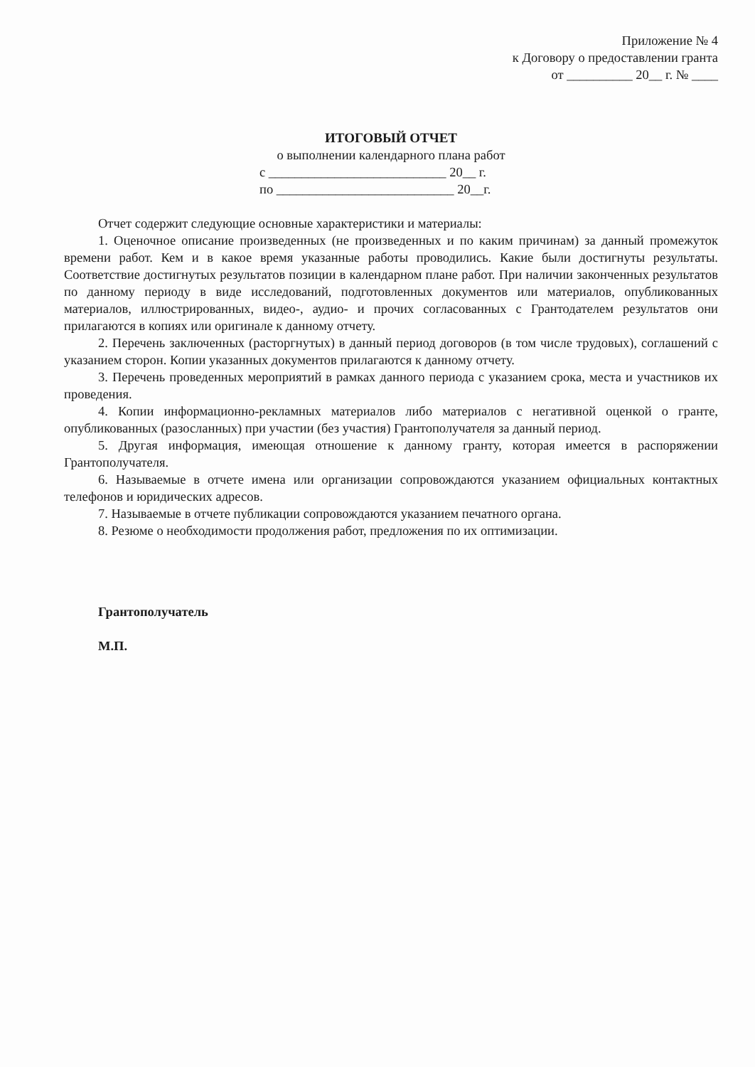Приложение № 4
к Договору о предоставлении гранта
от __________ 20__ г. № ____
ИТОГОВЫЙ ОТЧЕТ
о выполнении календарного плана работ
с ___________________________ 20__ г.
по ___________________________ 20__г.
Отчет содержит следующие основные характеристики и материалы:
1. Оценочное описание произведенных (не произведенных и по каким причинам) за данный промежуток времени работ. Кем и в какое время указанные работы проводились. Какие были достигнуты результаты. Соответствие достигнутых результатов позиции в календарном плане работ. При наличии законченных результатов по данному периоду в виде исследований, подготовленных документов или материалов, опубликованных материалов, иллюстрированных, видео-, аудио- и прочих согласованных с Грантодателем результатов они прилагаются в копиях или оригинале к данному отчету.
2. Перечень заключенных (расторгнутых) в данный период договоров (в том числе трудовых), соглашений с указанием сторон. Копии указанных документов прилагаются к данному отчету.
3. Перечень проведенных мероприятий в рамках данного периода с указанием срока, места и участников их проведения.
4. Копии информационно-рекламных материалов либо материалов с негативной оценкой о гранте, опубликованных (разосланных) при участии (без участия) Грантополучателя за данный период.
5. Другая информация, имеющая отношение к данному гранту, которая имеется в распоряжении Грантополучателя.
6. Называемые в отчете имена или организации сопровождаются указанием официальных контактных телефонов и юридических адресов.
7. Называемые в отчете публикации сопровождаются указанием печатного органа.
8. Резюме о необходимости продолжения работ, предложения по их оптимизации.
Грантополучатель
М.П.